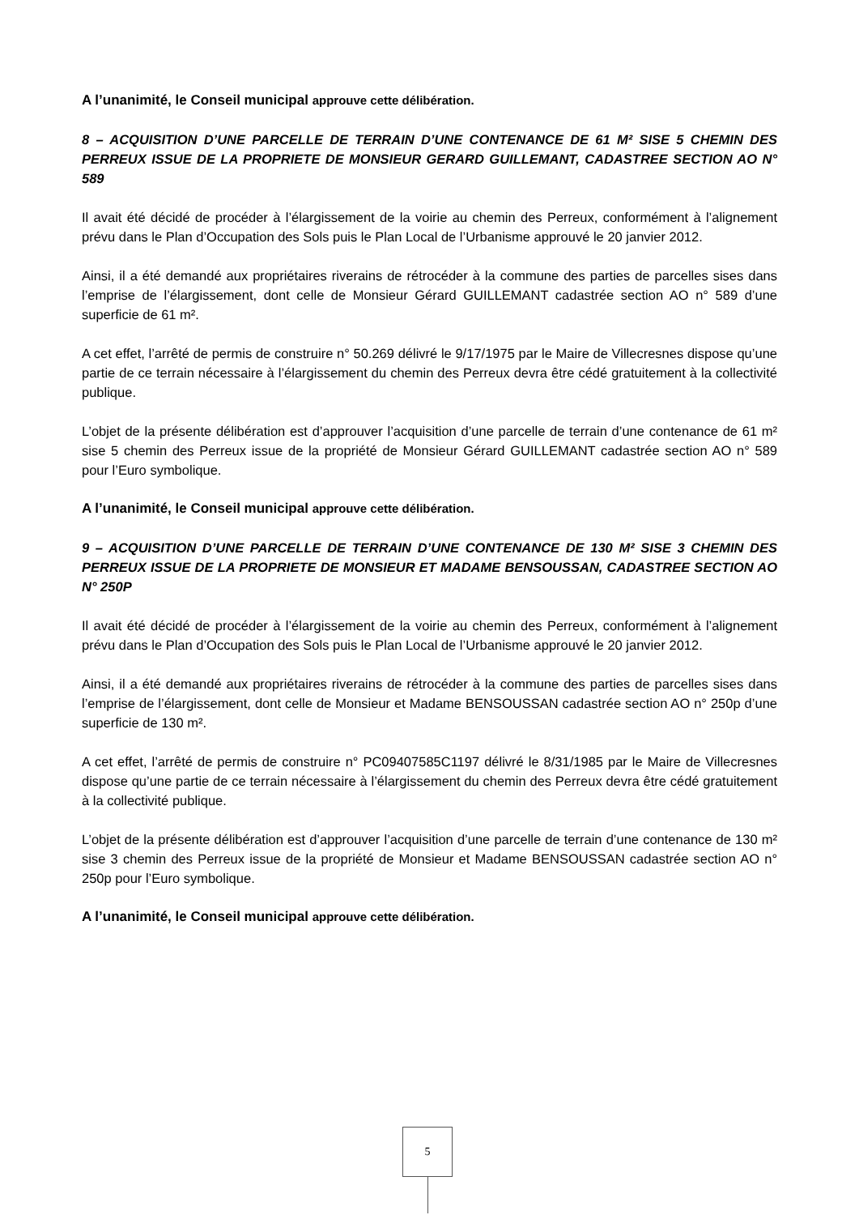A l’unanimité, le Conseil municipal approuve cette délibération.
8 – ACQUISITION D’UNE PARCELLE DE TERRAIN D’UNE CONTENANCE DE 61 M² SISE 5 CHEMIN DES PERREUX ISSUE DE LA PROPRIETE DE MONSIEUR GERARD GUILLEMANT, CADASTREE SECTION AO N° 589
Il avait été décidé de procéder à l’élargissement de la voirie au chemin des Perreux, conformément à l’alignement prévu dans le Plan d’Occupation des Sols puis le Plan Local de l’Urbanisme approuvé le 20 janvier 2012.
Ainsi, il a été demandé aux propriétaires riverains de rétrocéder à la commune des parties de parcelles sises dans l’emprise de l’élargissement, dont celle de Monsieur Gérard GUILLEMANT cadastrée section AO n° 589 d’une superficie de 61 m².
A cet effet, l’arrêté de permis de construire n° 50.269 délivré le 9/17/1975 par le Maire de Villecresnes dispose qu’une partie de ce terrain nécessaire à l’élargissement du chemin des Perreux devra être cédé gratuitement à la collectivité publique.
L’objet de la présente délibération est d’approuver l’acquisition d’une parcelle de terrain d’une contenance de 61 m² sise 5 chemin des Perreux issue de la propriété de Monsieur Gérard GUILLEMANT cadastrée section AO n° 589 pour l’Euro symbolique.
A l’unanimité, le Conseil municipal approuve cette délibération.
9 – ACQUISITION D’UNE PARCELLE DE TERRAIN D’UNE CONTENANCE DE 130 M² SISE 3 CHEMIN DES PERREUX ISSUE DE LA PROPRIETE DE MONSIEUR ET MADAME BENSOUSSAN, CADASTREE SECTION AO N° 250P
Il avait été décidé de procéder à l’élargissement de la voirie au chemin des Perreux, conformément à l’alignement prévu dans le Plan d’Occupation des Sols puis le Plan Local de l’Urbanisme approuvé le 20 janvier 2012.
Ainsi, il a été demandé aux propriétaires riverains de rétrocéder à la commune des parties de parcelles sises dans l’emprise de l’élargissement, dont celle de Monsieur et Madame BENSOUSSAN cadastrée section AO n° 250p d’une superficie de 130 m².
A cet effet, l’arrêté de permis de construire n° PC09407585C1197 délivré le 8/31/1985 par le Maire de Villecresnes dispose qu’une partie de ce terrain nécessaire à l’élargissement du chemin des Perreux devra être cédé gratuitement à la collectivité publique.
L’objet de la présente délibération est d’approuver l’acquisition d’une parcelle de terrain d’une contenance de 130 m² sise 3 chemin des Perreux issue de la propriété de Monsieur et Madame BENSOUSSAN cadastrée section AO n° 250p pour l’Euro symbolique.
A l’unanimité, le Conseil municipal approuve cette délibération.
5